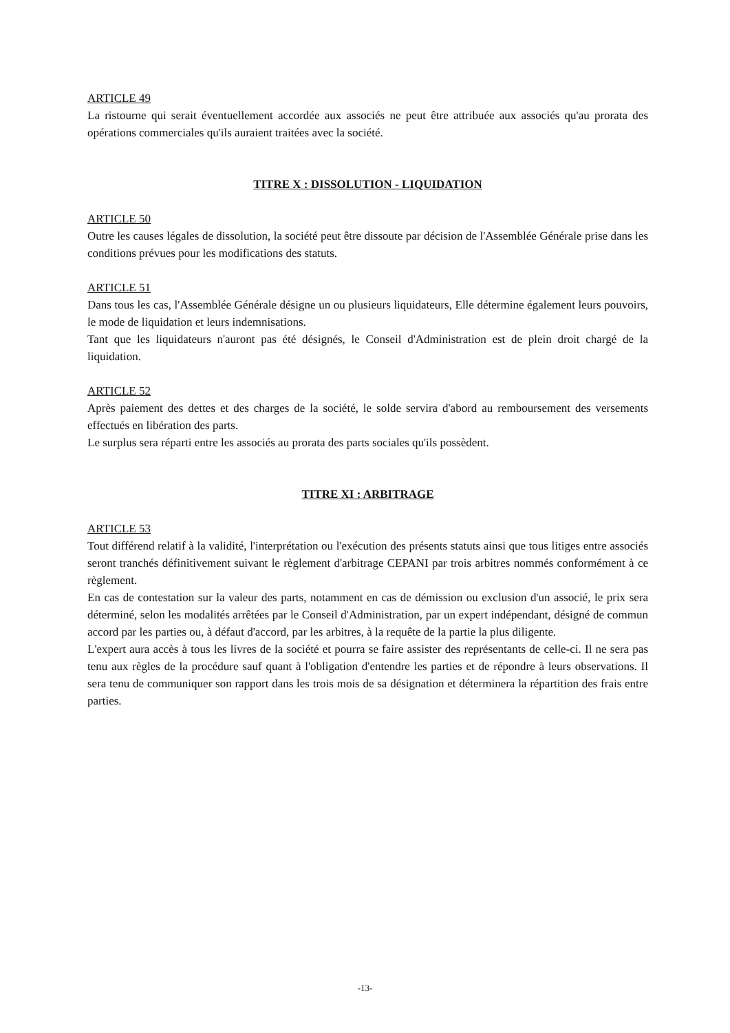ARTICLE 49
La ristourne qui serait éventuellement accordée aux associés ne peut être attribuée aux associés qu'au prorata des opérations commerciales qu'ils auraient traitées avec la société.
TITRE X : DISSOLUTION - LIQUIDATION
ARTICLE 50
Outre les causes légales de dissolution, la société peut être dissoute par décision de l'Assemblée Générale prise dans les conditions prévues pour les modifications des statuts.
ARTICLE 51
Dans tous les cas, l'Assemblée Générale désigne un ou plusieurs liquidateurs, Elle détermine également leurs pouvoirs, le mode de liquidation et leurs indemnisations.
Tant que les liquidateurs n'auront pas été désignés, le Conseil d'Administration est de plein droit chargé de la liquidation.
ARTICLE 52
Après paiement des dettes et des charges de la société, le solde servira d'abord au remboursement des versements effectués en libération des parts.
Le surplus sera réparti entre les associés au prorata des parts sociales qu'ils possèdent.
TITRE XI : ARBITRAGE
ARTICLE 53
Tout différend relatif à la validité, l'interprétation ou l'exécution des présents statuts ainsi que tous litiges entre associés seront tranchés définitivement suivant le règlement d'arbitrage CEPANI par trois arbitres nommés conformément à ce règlement.
En cas de contestation sur la valeur des parts, notamment en cas de démission ou exclusion d'un associé, le prix sera déterminé, selon les modalités arrêtées par le Conseil d'Administration, par un expert indépendant, désigné de commun accord par les parties ou, à défaut d'accord, par les arbitres, à la requête de la partie la plus diligente.
L'expert aura accès à tous les livres de la société et pourra se faire assister des représentants de celle-ci. Il ne sera pas tenu aux règles de la procédure sauf quant à l'obligation d'entendre les parties et de répondre à leurs observations. Il sera tenu de communiquer son rapport dans les trois mois de sa désignation et déterminera la répartition des frais entre parties.
-13-